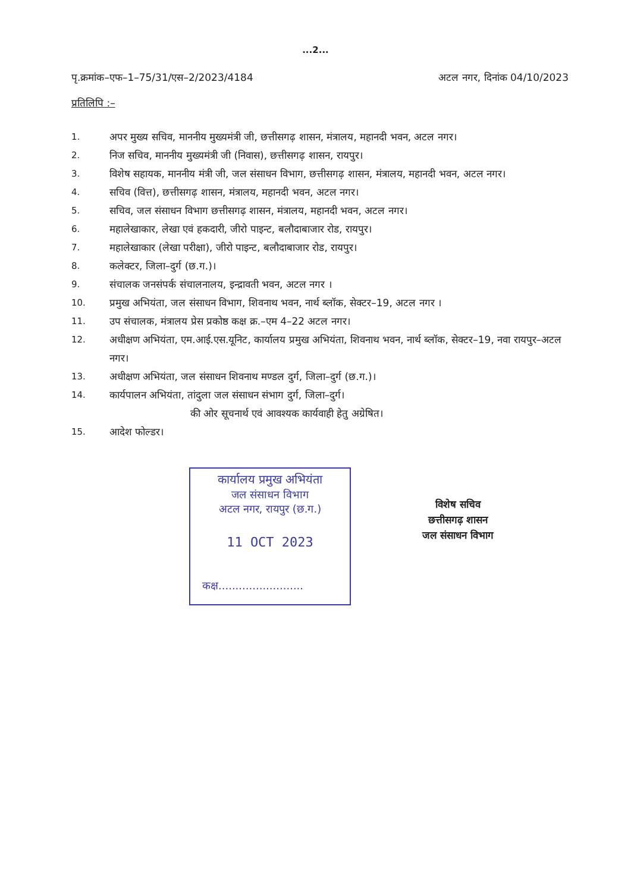...2...
पृ.क्रमांक–एफ–1–75/31/एस–2/2023/4184 अटल नगर, दिनांक 04/10/2023
प्रतिलिपि :–
1. अपर मुख्य सचिव, माननीय मुख्यमंत्री जी, छत्तीसगढ़ शासन, मंत्रालय, महानदी भवन, अटल नगर।
2. निज सचिव, माननीय मुख्यमंत्री जी (निवास), छत्तीसगढ़ शासन, रायपुर।
3. विशेष सहायक, माननीय मंत्री जी, जल संसाधन विभाग, छत्तीसगढ़ शासन, मंत्रालय, महानदी भवन, अटल नगर।
4. सचिव (वित्त), छत्तीसगढ़ शासन, मंत्रालय, महानदी भवन, अटल नगर।
5. सचिव, जल संसाधन विभाग छत्तीसगढ़ शासन, मंत्रालय, महानदी भवन, अटल नगर।
6. महालेखाकार, लेखा एवं हकदारी, जीरो पाइन्ट, बलौदाबाजार रोड, रायपुर।
7. महालेखाकार (लेखा परीक्षा), जीरो पाइन्ट, बलौदाबाजार रोड, रायपुर।
8. कलेक्टर, जिला–दुर्ग (छ.ग.)।
9. संचालक जनसंपर्क संचालनालय, इन्द्रावती भवन, अटल नगर ।
10. प्रमुख अभियंता, जल संसाधन विभाग, शिवनाथ भवन, नार्थ ब्लॉक, सेक्टर–19, अटल नगर ।
11. उप संचालक, मंत्रालय प्रेस प्रकोष्ठ कक्ष क्र.–एम 4–22 अटल नगर।
12. अधीक्षण अभियंता, एम.आई.एस.यूनिट, कार्यालय प्रमुख अभियंता, शिवनाथ भवन, नार्थ ब्लॉक, सेक्टर–19, नवा रायपुर–अटल नगर।
13. अधीक्षण अभियंता, जल संसाधन शिवनाथ मण्डल दुर्ग, जिला–दुर्ग (छ.ग.)।
14. कार्यपालन अभियंता, तांदुला जल संसाधन संभाग दुर्ग, जिला–दुर्ग।
की ओर सूचनार्थ एवं आवश्यक कार्यवाही हेतु अग्रेषित।
15. आदेश फोल्डर।
कार्यालय प्रमुख अभियंता
जल संसाधन विभाग
अटल नगर, रायपुर (छ.ग.)
11 OCT 2023
कक्ष.........................
विशेष सचिव
छत्तीसगढ़ शासन
जल संसाधन विभाग